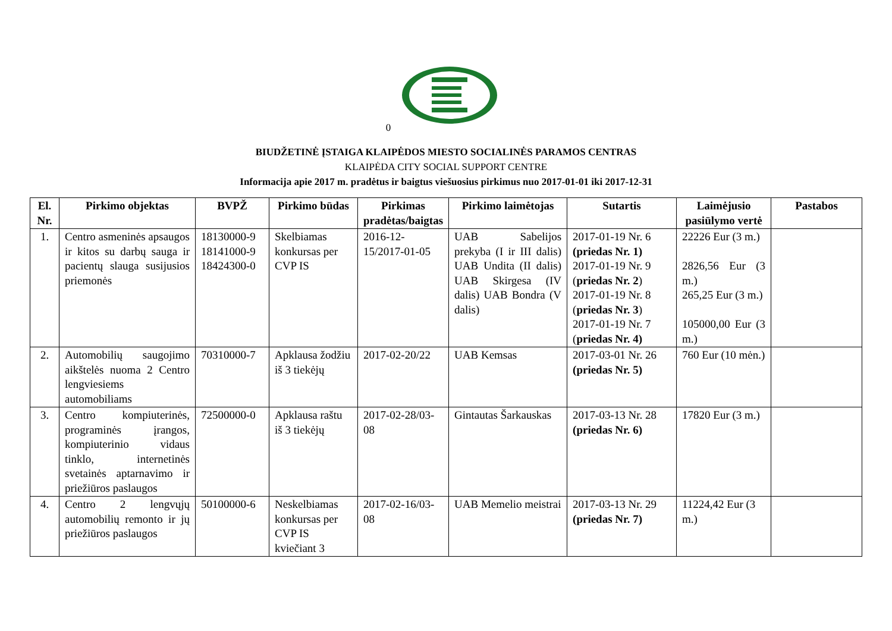0
BIUDŽETINĖ ĮSTAIGA KLAIPĖDOS MIESTO SOCIALINĖS PARAMOS CENTRAS
KLAIPĖDA CITY SOCIAL SUPPORT CENTRE
Informacija apie 2017 m. pradėtus ir baigtus viešuosius pirkimus nuo 2017-01-01 iki 2017-12-31
| El. Nr. | Pirkimo objektas | BVPŽ | Pirkimo būdas | Pirkimas pradėtas/baigtas | Pirkimo laimėtojas | Sutartis | Laimėjusio pasiūlymo vertė | Pastabos |
| --- | --- | --- | --- | --- | --- | --- | --- | --- |
| 1. | Centro asmeninės apsaugos ir kitos su darbų sauga ir pacientų slauga susijusios priemonės | 18130000-9 18141000-9 18424300-0 | Skelbiamas konkursas per CVP IS | 2016-12-15/2017-01-05 | UAB Sabelijos prekyba (I ir III dalis) UAB Undita (II dalis) UAB Skirgesa (IV dalis) UAB Bondra (V dalis) | 2017-01-19 Nr. 6 (priedas Nr. 1) 2017-01-19 Nr. 9 ( priedas Nr. 2 ) 2017-01-19 Nr. 8 ( priedas Nr. 3 ) 2017-01-19 Nr. 7 ( priedas Nr. 4) | 22226 Eur (3 m.) 2826,56 Eur (3 m.) 265,25 Eur (3 m.) 105000,00 Eur (3 m.) | |
| 2. | Automobilių saugojimo aikštelės nuoma 2 Centro lengviesiems automobiliams | 70310000-7 | Apklausa žodžiu iš 3 tiekėjų | 2017-02-20/22 | UAB Kemsas | 2017-03-01 Nr. 26 (priedas Nr. 5) | 760 Eur (10 mėn.) | |
| 3. | Centro kompiuterinės, programinės įrangos, kompiuterinio vidaus tinklo, internetinės svetainės aptarnavimo ir priežiūros paslaugos | 72500000-0 | Apklausa raštu iš 3 tiekėjų | 2017-02-28/03-08 | Gintautas Šarkauskas | 2017-03-13 Nr. 28 (priedas Nr. 6) | 17820 Eur (3 m.) | |
| 4. | Centro 2 lengvųjų automobilių remonto ir jų priežiūros paslaugos | 50100000-6 | Neskelbiamas konkursas per CVP IS kviečiant 3 | 2017-02-16/03-08 | UAB Memelio meistrai | 2017-03-13 Nr. 29 (priedas Nr. 7) | 11224,42 Eur (3 m.) | |